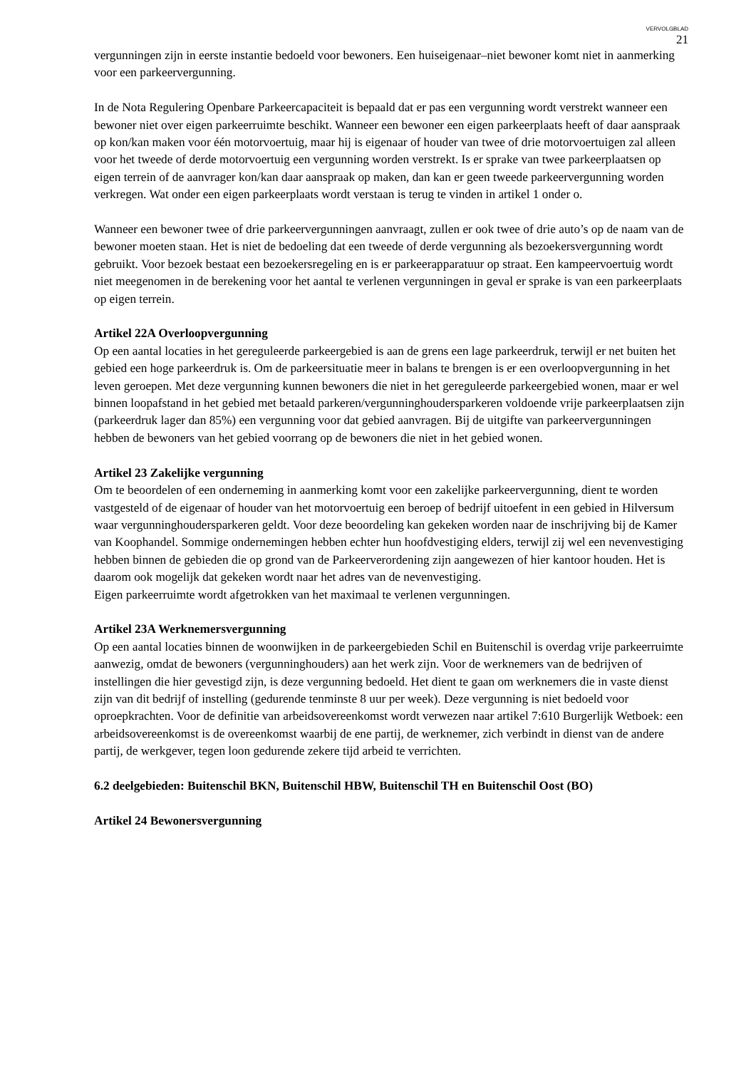VERVOLGBLAD
21
vergunningen zijn in eerste instantie bedoeld voor bewoners. Een huiseigenaar–niet bewoner komt niet in aanmerking voor een parkeervergunning.
In de Nota Regulering Openbare Parkeercapaciteit is bepaald dat er pas een vergunning wordt verstrekt wanneer een bewoner niet over eigen parkeerruimte beschikt. Wanneer een bewoner een eigen parkeerplaats heeft of daar aanspraak op kon/kan maken voor één motorvoertuig, maar hij is eigenaar of houder van twee of drie motorvoertuigen zal alleen voor het tweede of derde motorvoertuig een vergunning worden verstrekt. Is er sprake van twee parkeerplaatsen op eigen terrein of de aanvrager kon/kan daar aanspraak op maken, dan kan er geen tweede parkeervergunning worden verkregen. Wat onder een eigen parkeerplaats wordt verstaan is terug te vinden in artikel 1 onder o.
Wanneer een bewoner twee of drie parkeervergunningen aanvraagt, zullen er ook twee of drie auto’s op de naam van de bewoner moeten staan. Het is niet de bedoeling dat een tweede of derde vergunning als bezoekersvergunning wordt gebruikt. Voor bezoek bestaat een bezoekersregeling en is er parkeerapparatuur op straat. Een kampeervoertuig wordt niet meegenomen in de berekening voor het aantal te verlenen vergunningen in geval er sprake is van een parkeerplaats op eigen terrein.
Artikel 22A Overloopvergunning
Op een aantal locaties in het gereguleerde parkeergebied is aan de grens een lage parkeerdruk, terwijl er net buiten het gebied een hoge parkeerdruk is. Om de parkeersituatie meer in balans te brengen is er een overloopvergunning in het leven geroepen. Met deze vergunning kunnen bewoners die niet in het gereguleerde parkeergebied wonen, maar er wel binnen loopafstand in het gebied met betaald parkeren/vergunninghoudersparkeren voldoende vrije parkeerplaatsen zijn (parkeerdruk lager dan 85%) een vergunning voor dat gebied aanvragen. Bij de uitgifte van parkeervergunningen hebben de bewoners van het gebied voorrang op de bewoners die niet in het gebied wonen.
Artikel 23 Zakelijke vergunning
Om te beoordelen of een onderneming in aanmerking komt voor een zakelijke parkeervergunning, dient te worden vastgesteld of de eigenaar of houder van het motorvoertuig een beroep of bedrijf uitoefent in een gebied in Hilversum waar vergunninghoudersparkeren geldt. Voor deze beoordeling kan gekeken worden naar de inschrijving bij de Kamer van Koophandel. Sommige ondernemingen hebben echter hun hoofdvestiging elders, terwijl zij wel een nevenvestiging hebben binnen de gebieden die op grond van de Parkeerverordening zijn aangewezen of hier kantoor houden. Het is daarom ook mogelijk dat gekeken wordt naar het adres van de nevenvestiging.
Eigen parkeerruimte wordt afgetrokken van het maximaal te verlenen vergunningen.
Artikel 23A Werknemersvergunning
Op een aantal locaties binnen de woonwijken in de parkeergebieden Schil en Buitenschil is overdag vrije parkeerruimte aanwezig, omdat de bewoners (vergunninghouders) aan het werk zijn. Voor de werknemers van de bedrijven of instellingen die hier gevestigd zijn, is deze vergunning bedoeld. Het dient te gaan om werknemers die in vaste dienst zijn van dit bedrijf of instelling (gedurende tenminste 8 uur per week). Deze vergunning is niet bedoeld voor oproepkrachten. Voor de definitie van arbeidsovereenkomst wordt verwezen naar artikel 7:610 Burgerlijk Wetboek: een arbeidsovereenkomst is de overeenkomst waarbij de ene partij, de werknemer, zich verbindt in dienst van de andere partij, de werkgever, tegen loon gedurende zekere tijd arbeid te verrichten.
6.2 deelgebieden: Buitenschil BKN, Buitenschil HBW, Buitenschil TH en Buitenschil Oost (BO)
Artikel 24 Bewonersvergunning